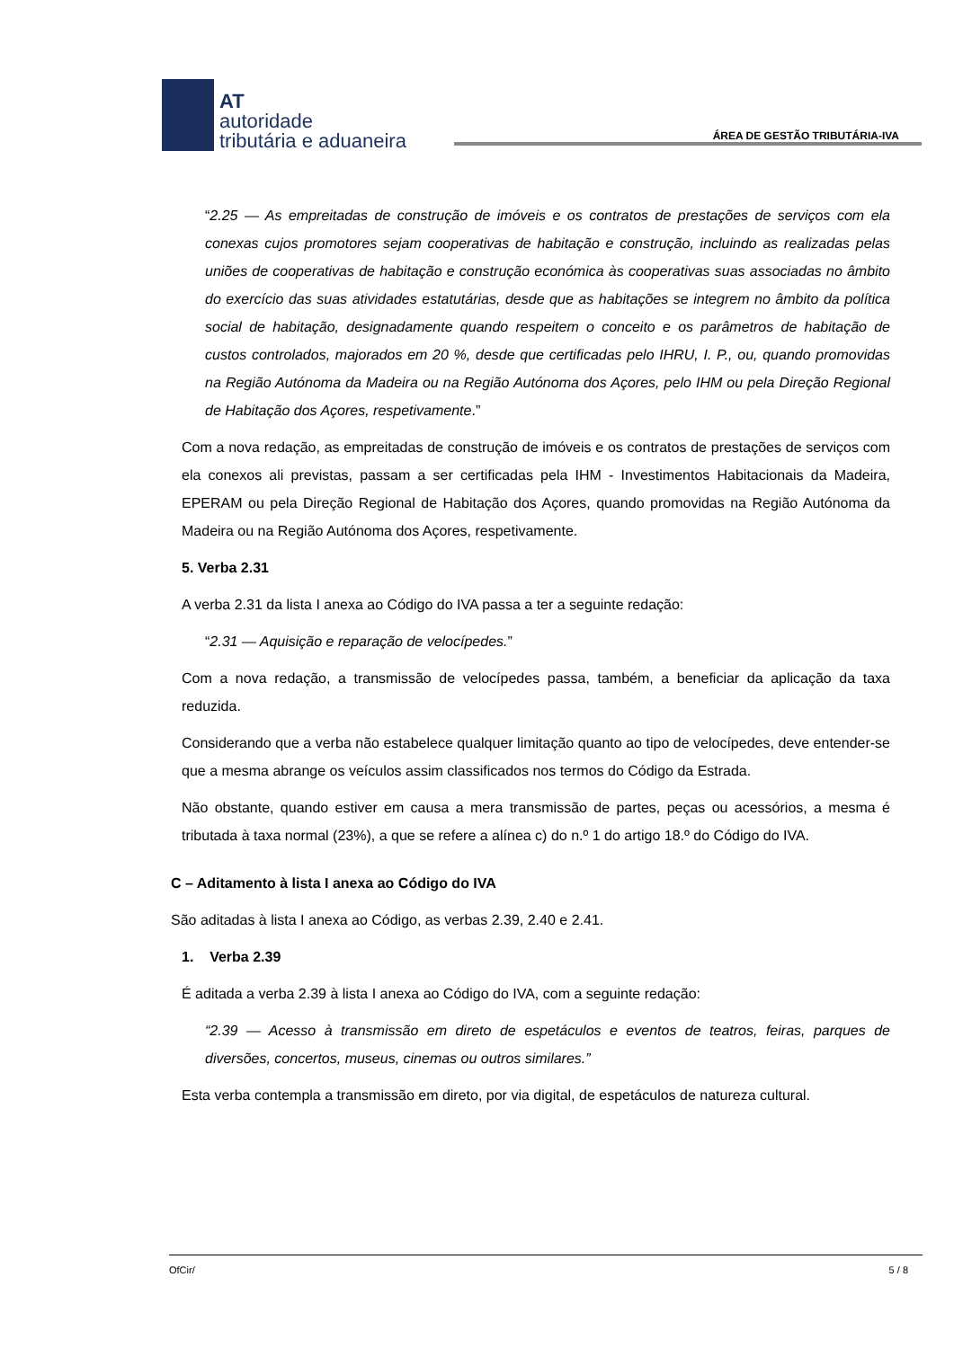AT
autoridade
tributária e aduaneira
ÁREA DE GESTÃO TRIBUTÁRIA-IVA
“2.25 — As empreitadas de construção de imóveis e os contratos de prestações de serviços com ela conexas cujos promotores sejam cooperativas de habitação e construção, incluindo as realizadas pelas uniões de cooperativas de habitação e construção económica às cooperativas suas associadas no âmbito do exercício das suas atividades estatutárias, desde que as habitações se integrem no âmbito da política social de habitação, designadamente quando respeitem o conceito e os parâmetros de habitação de custos controlados, majorados em 20 %, desde que certificadas pelo IHRU, I. P., ou, quando promovidas na Região Autónoma da Madeira ou na Região Autónoma dos Açores, pelo IHM ou pela Direção Regional de Habitação dos Açores, respetivamente.”
Com a nova redação, as empreitadas de construção de imóveis e os contratos de prestações de serviços com ela conexos ali previstas, passam a ser certificadas pela IHM - Investimentos Habitacionais da Madeira, EPERAM ou pela Direção Regional de Habitação dos Açores, quando promovidas na Região Autónoma da Madeira ou na Região Autónoma dos Açores, respetivamente.
5. Verba 2.31
A verba 2.31 da lista I anexa ao Código do IVA passa a ter a seguinte redação:
“2.31 — Aquisição e reparação de velocípedes.”
Com a nova redação, a transmissão de velocípedes passa, também, a beneficiar da aplicação da taxa reduzida.
Considerando que a verba não estabelece qualquer limitação quanto ao tipo de velocípedes, deve entender-se que a mesma abrange os veículos assim classificados nos termos do Código da Estrada.
Não obstante, quando estiver em causa a mera transmissão de partes, peças ou acessórios, a mesma é tributada à taxa normal (23%), a que se refere a alínea c) do n.º 1 do artigo 18.º do Código do IVA.
C – Aditamento à lista I anexa ao Código do IVA
São aditadas à lista I anexa ao Código, as verbas 2.39, 2.40 e 2.41.
1. Verba 2.39
É aditada a verba 2.39 à lista I anexa ao Código do IVA, com a seguinte redação:
“2.39 — Acesso à transmissão em direto de espetáculos e eventos de teatros, feiras, parques de diversões, concertos, museus, cinemas ou outros similares.”
Esta verba contempla a transmissão em direto, por via digital, de espetáculos de natureza cultural.
OfCir/ 5 / 8